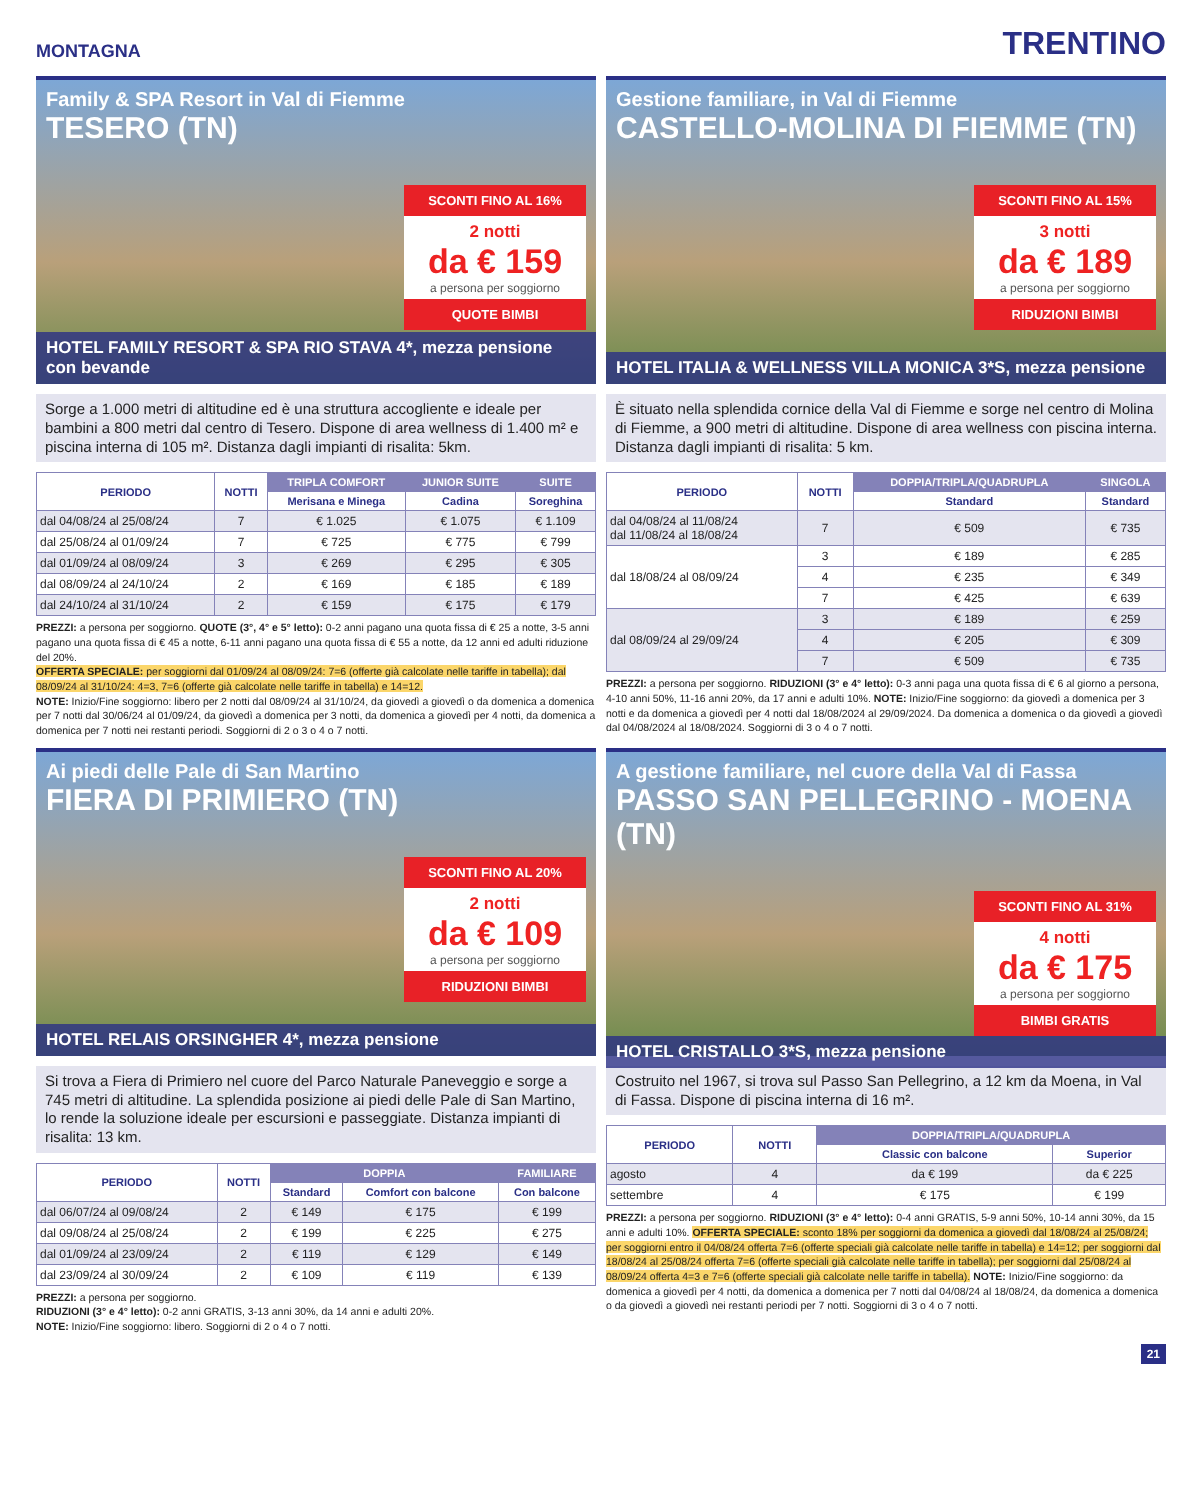MONTAGNA
TRENTINO
Family & SPA Resort in Val di Fiemme
TESERO (TN)
SCONTI FINO AL 16%
2 notti
da € 159
a persona per soggiorno
QUOTE BIMBI
HOTEL FAMILY RESORT & SPA RIO STAVA 4*, mezza pensione con bevande
Sorge a 1.000 metri di altitudine ed è una struttura accogliente e ideale per bambini a 800 metri dal centro di Tesero. Dispone di area wellness di 1.400 m² e piscina interna di 105 m². Distanza dagli impianti di risalita: 5km.
| PERIODO | NOTTI | TRIPLA COMFORT | JUNIOR SUITE | SUITE |
| --- | --- | --- | --- | --- |
| | | Merisana e Minega | Cadina | Soreghina |
| dal 04/08/24 al 25/08/24 | 7 | € 1.025 | € 1.075 | € 1.109 |
| dal 25/08/24 al 01/09/24 | 7 | € 725 | € 775 | € 799 |
| dal 01/09/24 al 08/09/24 | 3 | € 269 | € 295 | € 305 |
| dal 08/09/24 al 24/10/24 | 2 | € 169 | € 185 | € 189 |
| dal 24/10/24 al 31/10/24 | 2 | € 159 | € 175 | € 179 |
PREZZI: a persona per soggiorno. QUOTE (3°, 4° e 5° letto): 0-2 anni pagano una quota fissa di € 25 a notte, 3-5 anni pagano una quota fissa di € 45 a notte, 6-11 anni pagano una quota fissa di € 55 a notte, da 12 anni ed adulti riduzione del 20%.
OFFERTA SPECIALE: per soggiorni dal 01/09/24 al 08/09/24: 7=6 (offerte già calcolate nelle tariffe in tabella); dal 08/09/24 al 31/10/24: 4=3, 7=6 (offerte già calcolate nelle tariffe in tabella) e 14=12.
NOTE: Inizio/Fine soggiorno: libero per 2 notti dal 08/09/24 al 31/10/24, da giovedì a giovedì o da domenica a domenica per 7 notti dal 30/06/24 al 01/09/24, da giovedì a domenica per 3 notti, da domenica a giovedì per 4 notti, da domenica a domenica per 7 notti nei restanti periodi. Soggiorni di 2 o 3 o 4 o 7 notti.
Gestione familiare, in Val di Fiemme
CASTELLO-MOLINA DI FIEMME (TN)
SCONTI FINO AL 15%
3 notti
da € 189
a persona per soggiorno
RIDUZIONI BIMBI
HOTEL ITALIA & WELLNESS VILLA MONICA 3*S, mezza pensione
È situato nella splendida cornice della Val di Fiemme e sorge nel centro di Molina di Fiemme, a 900 metri di altitudine. Dispone di area wellness con piscina interna. Distanza dagli impianti di risalita: 5 km.
| PERIODO | NOTTI | DOPPIA/TRIPLA/QUADRUPLA | SINGOLA |
| --- | --- | --- | --- |
| | | Standard | Standard |
| dal 04/08/24 al 11/08/24 dal 11/08/24 al 18/08/24 | 7 | € 509 | € 735 |
| dal 18/08/24 al 08/09/24 | 3 | € 189 | € 285 |
| | 4 | € 235 | € 349 |
| | 7 | € 425 | € 639 |
| dal 08/09/24 al 29/09/24 | 3 | € 189 | € 259 |
| | 4 | € 205 | € 309 |
| | 7 | € 509 | € 735 |
PREZZI: a persona per soggiorno. RIDUZIONI (3° e 4° letto): 0-3 anni paga una quota fissa di € 6 al giorno a persona, 4-10 anni 50%, 11-16 anni 20%, da 17 anni e adulti 10%. NOTE: Inizio/Fine soggiorno: da giovedì a domenica per 3 notti e da domenica a giovedì per 4 notti dal 18/08/2024 al 29/09/2024. Da domenica a domenica o da giovedì a giovedì dal 04/08/2024 al 18/08/2024. Soggiorni di 3 o 4 o 7 notti.
Ai piedi delle Pale di San Martino
FIERA DI PRIMIERO (TN)
SCONTI FINO AL 20%
2 notti
da € 109
a persona per soggiorno
RIDUZIONI BIMBI
HOTEL RELAIS ORSINGHER 4*, mezza pensione
Si trova a Fiera di Primiero nel cuore del Parco Naturale Paneveggio e sorge a 745 metri di altitudine. La splendida posizione ai piedi delle Pale di San Martino, lo rende la soluzione ideale per escursioni e passeggiate. Distanza impianti di risalita: 13 km.
| PERIODO | NOTTI | DOPPIA | | FAMILIARE |
| --- | --- | --- | --- | --- |
| | | Standard | Comfort con balcone | Con balcone |
| dal 06/07/24 al 09/08/24 | 2 | € 149 | € 175 | € 199 |
| dal 09/08/24 al 25/08/24 | 2 | € 199 | € 225 | € 275 |
| dal 01/09/24 al 23/09/24 | 2 | € 119 | € 129 | € 149 |
| dal 23/09/24 al 30/09/24 | 2 | € 109 | € 119 | € 139 |
PREZZI: a persona per soggiorno.
RIDUZIONI (3° e 4° letto): 0-2 anni GRATIS, 3-13 anni 30%, da 14 anni e adulti 20%.
NOTE: Inizio/Fine soggiorno: libero. Soggiorni di 2 o 4 o 7 notti.
A gestione familiare, nel cuore della Val di Fassa
PASSO SAN PELLEGRINO - MOENA (TN)
SCONTI FINO AL 31%
4 notti
da € 175
a persona per soggiorno
BIMBI GRATIS
HOTEL CRISTALLO 3*S, mezza pensione
Costruito nel 1967, si trova sul Passo San Pellegrino, a 12 km da Moena, in Val di Fassa. Dispone di piscina interna di 16 m².
| PERIODO | NOTTI | DOPPIA/TRIPLA/QUADRUPLA | |
| --- | --- | --- | --- |
| | | Classic con balcone | Superior |
| agosto | 4 | da € 199 | da € 225 |
| settembre | 4 | € 175 | € 199 |
PREZZI: a persona per soggiorno. RIDUZIONI (3° e 4° letto): 0-4 anni GRATIS, 5-9 anni 50%, 10-14 anni 30%, da 15 anni e adulti 10%. OFFERTA SPECIALE: sconto 18% per soggiorni da domenica a giovedì dal 18/08/24 al 25/08/24; per soggiorni entro il 04/08/24 offerta 7=6 (offerte speciali già calcolate nelle tariffe in tabella) e 14=12; per soggiorni dal 18/08/24 al 25/08/24 offerta 7=6 (offerte speciali già calcolate nelle tariffe in tabella); per soggiorni dal 25/08/24 al 08/09/24 offerta 4=3 e 7=6 (offerte speciali già calcolate nelle tariffe in tabella). NOTE: Inizio/Fine soggiorno: da domenica a giovedì per 4 notti, da domenica a domenica per 7 notti dal 04/08/24 al 18/08/24, da domenica a domenica o da giovedì a giovedì nei restanti periodi per 7 notti. Soggiorni di 3 o 4 o 7 notti.
21